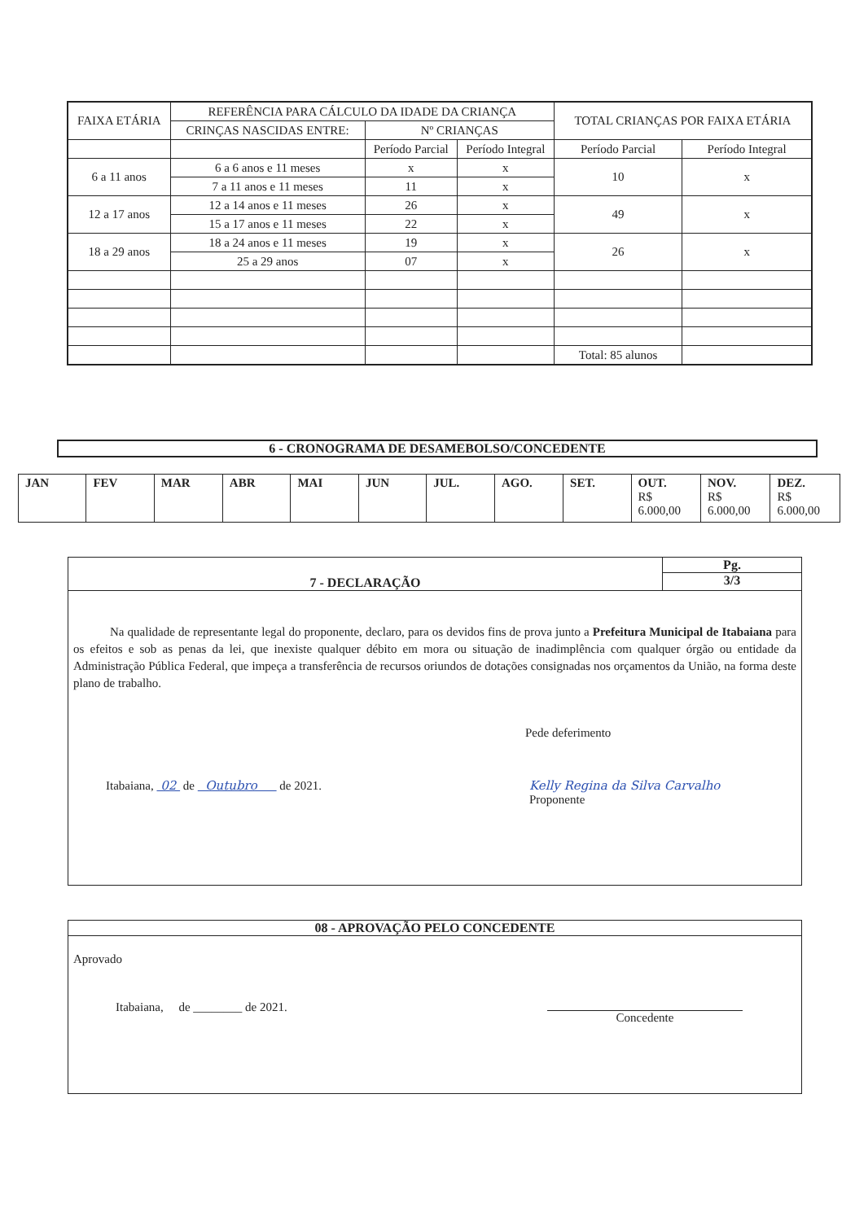| FAIXA ETÁRIA | REFERÊNCIA PARA CÁLCULO DA IDADE DA CRIANÇA | | | TOTAL CRIANÇAS POR FAIXA ETÁRIA | |
| --- | --- | --- | --- | --- | --- |
| | CRINÇAS NASCIDAS ENTRE: | Nº CRIANÇAS | | | |
| | | Período Parcial | Período Integral | Período Parcial | Período Integral |
| 6 a 11 anos | 6 a 6 anos e 11 meses | x | x | 10 | x |
| | 7 a 11 anos e 11 meses | 11 | x | | |
| 12 a 17 anos | 12 a 14 anos e 11 meses | 26 | x | 49 | x |
| | 15 a 17 anos e 11 meses | 22 | x | | |
| 18 a 29 anos | 18 a 24 anos e 11 meses | 19 | x | 26 | x |
| | 25 a 29 anos | 07 | x | | |
| | | | | Total: 85 alunos | |
6 - CRONOGRAMA DE DESAMEBOLSO/CONCEDENTE
| JAN | FEV | MAR | ABR | MAI | JUN | JUL. | AGO. | SET. | OUT. R$ 6.000,00 | NOV. R$ 6.000,00 | DEZ. R$ 6.000,00 |
7 - DECLARAÇÃO
Pg.
3/3
Na qualidade de representante legal do proponente, declaro, para os devidos fins de prova junto a Prefeitura Municipal de Itabaiana para os efeitos e sob as penas da lei, que inexiste qualquer débito em mora ou situação de inadimplência com qualquer órgão ou entidade da Administração Pública Federal, que impeça a transferência de recursos oriundos de dotações consignadas nos orçamentos da União, na forma deste plano de trabalho.
Pede deferimento
Itabaiana, 02 de Outubro de 2021. Kelly Regina da Silva Carvalho
Proponente
08 - APROVAÇÃO PELO CONCEDENTE
Aprovado
Itabaiana, de ________ de 2021.
Concedente